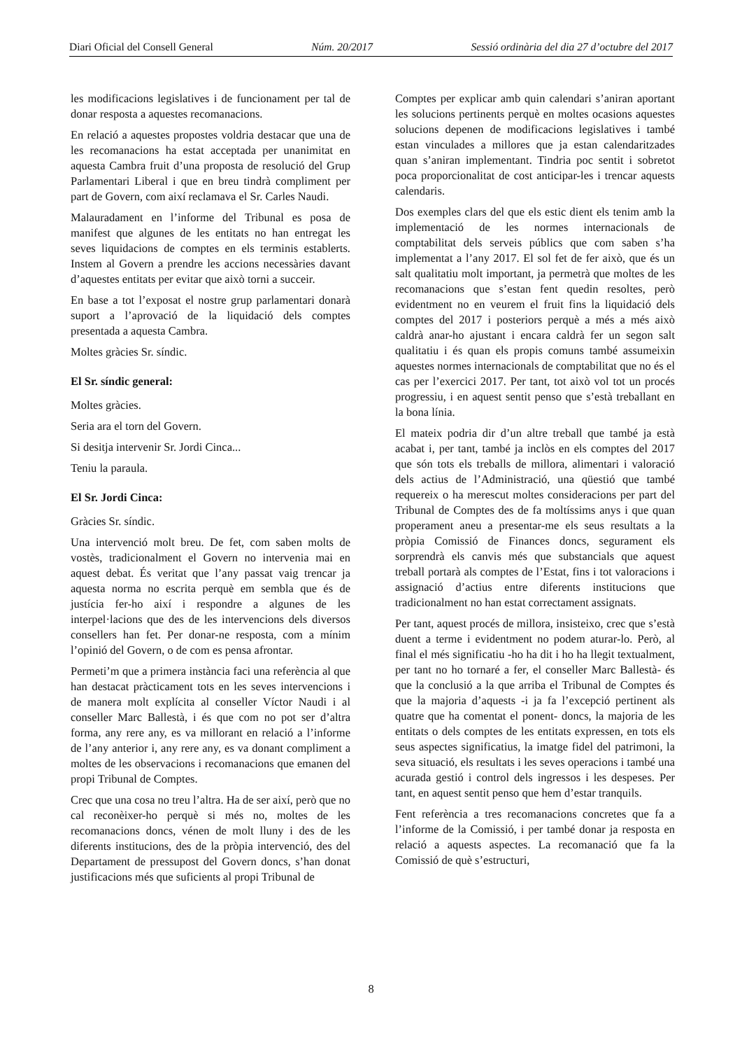Diari Oficial del Consell General Núm. 20/2017 Sessió ordinària del dia 27 d’octubre del 2017
les modificacions legislatives i de funcionament per tal de donar resposta a aquestes recomanacions.
En relació a aquestes propostes voldria destacar que una de les recomanacions ha estat acceptada per unanimitat en aquesta Cambra fruit d’una proposta de resolució del Grup Parlamentari Liberal i que en breu tindrà compliment per part de Govern, com així reclamava el Sr. Carles Naudi.
Malauradament en l’informe del Tribunal es posa de manifest que algunes de les entitats no han entregat les seves liquidacions de comptes en els terminis establerts. Instem al Govern a prendre les accions necessàries davant d’aquestes entitats per evitar que això torni a succeir.
En base a tot l’exposat el nostre grup parlamentari donarà suport a l’aprovació de la liquidació dels comptes presentada a aquesta Cambra.
Moltes gràcies Sr. síndic.
El Sr. síndic general:
Moltes gràcies.
Seria ara el torn del Govern.
Si desitja intervenir Sr. Jordi Cinca...
Teniu la paraula.
El Sr. Jordi Cinca:
Gràcies Sr. síndic.
Una intervenció molt breu. De fet, com saben molts de vostès, tradicionalment el Govern no intervenia mai en aquest debat. És veritat que l’any passat vaig trencar ja aquesta norma no escrita perquè em sembla que és de justícia fer-ho així i respondre a algunes de les interpel·lacions que des de les intervencions dels diversos consellers han fet. Per donar-ne resposta, com a mínim l’opinió del Govern, o de com es pensa afrontar.
Permeti’m que a primera instància faci una referència al que han destacat pràcticament tots en les seves intervencions i de manera molt explícita al conseller Víctor Naudi i al conseller Marc Ballestà, i és que com no pot ser d’altra forma, any rere any, es va millorant en relació a l’informe de l’any anterior i, any rere any, es va donant compliment a moltes de les observacions i recomanacions que emanen del propi Tribunal de Comptes.
Crec que una cosa no treu l’altra. Ha de ser així, però que no cal reconèixer-ho perquè si més no, moltes de les recomanacions doncs, vénen de molt lluny i des de les diferents institucions, des de la pròpia intervenció, des del Departament de pressupost del Govern doncs, s’han donat justificacions més que suficients al propi Tribunal de
Comptes per explicar amb quin calendari s’aniran aportant les solucions pertinents perquè en moltes ocasions aquestes solucions depenen de modificacions legislatives i també estan vinculades a millores que ja estan calendaritzades quan s’aniran implementant. Tindria poc sentit i sobretot poca proporcionalitat de cost anticipar-les i trencar aquests calendaris.
Dos exemples clars del que els estic dient els tenim amb la implementació de les normes internacionals de comptabilitat dels serveis públics que com saben s’ha implementat a l’any 2017. El sol fet de fer això, que és un salt qualitatiu molt important, ja permetrà que moltes de les recomanacions que s’estan fent quedin resoltes, però evidentment no en veurem el fruit fins la liquidació dels comptes del 2017 i posteriors perquè a més a més això caldrà anar-ho ajustant i encara caldrà fer un segon salt qualitatiu i és quan els propis comuns també assumeixin aquestes normes internacionals de comptabilitat que no és el cas per l’exercici 2017. Per tant, tot això vol tot un procés progressiu, i en aquest sentit penso que s’està treballant en la bona línia.
El mateix podria dir d’un altre treball que també ja està acabat i, per tant, també ja inclòs en els comptes del 2017 que són tots els treballs de millora, alimentari i valoració dels actius de l’Administració, una qüestió que també requereix o ha merescut moltes consideracions per part del Tribunal de Comptes des de fa moltíssims anys i que quan properament aneu a presentar-me els seus resultats a la pròpia Comissió de Finances doncs, segurament els sorprendrà els canvis més que substancials que aquest treball portarà als comptes de l’Estat, fins i tot valoracions i assignació d’actius entre diferents institucions que tradicionalment no han estat correctament assignats.
Per tant, aquest procés de millora, insisteixo, crec que s’està duent a terme i evidentment no podem aturar-lo. Però, al final el més significatiu -ho ha dit i ho ha llegit textualment, per tant no ho tornaré a fer, el conseller Marc Ballestà- és que la conclusió a la que arriba el Tribunal de Comptes és que la majoria d’aquests -i ja fa l’excepció pertinent als quatre que ha comentat el ponent- doncs, la majoria de les entitats o dels comptes de les entitats expressen, en tots els seus aspectes significatius, la imatge fidel del patrimoni, la seva situació, els resultats i les seves operacions i també una acurada gestió i control dels ingressos i les despeses. Per tant, en aquest sentit penso que hem d’estar tranquils.
Fent referència a tres recomanacions concretes que fa a l’informe de la Comissió, i per també donar ja resposta en relació a aquests aspectes. La recomanació que fa la Comissió de què s’estructuri,
8